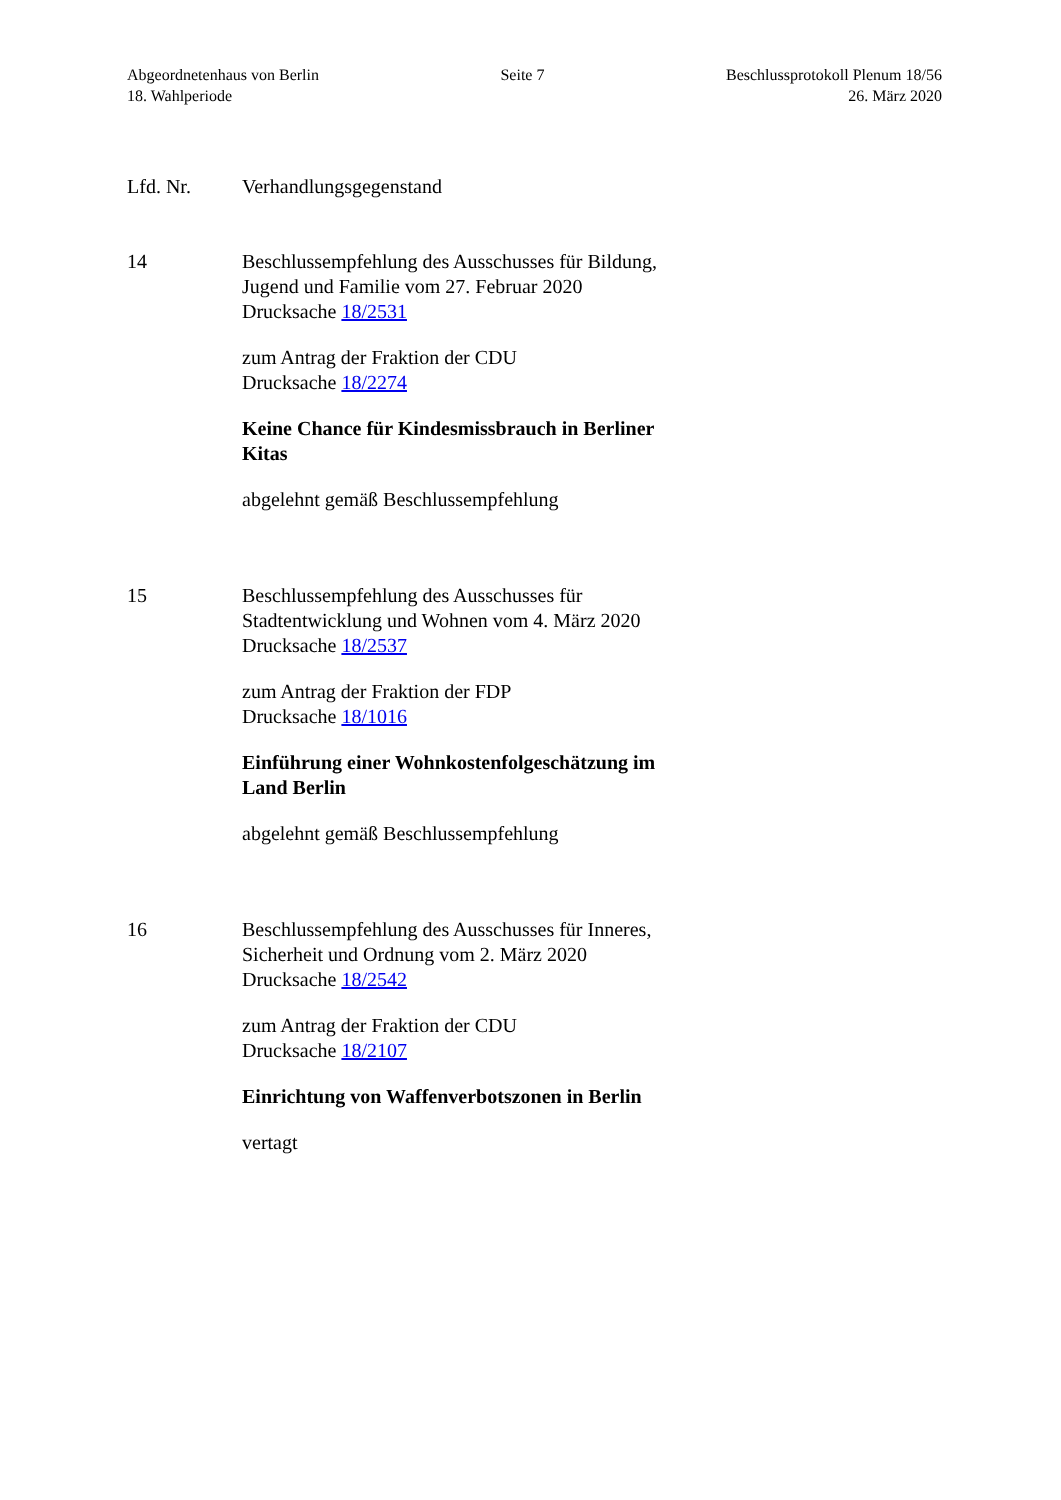Abgeordnetenhaus von Berlin
18. Wahlperiode
Seite 7 Beschlussprotokoll Plenum 18/56
26. März 2020
Lfd. Nr. Verhandlungsgegenstand
14 Beschlussempfehlung des Ausschusses für Bildung, Jugend und Familie vom 27. Februar 2020
Drucksache 18/2531
zum Antrag der Fraktion der CDU
Drucksache 18/2274
Keine Chance für Kindesmissbrauch in Berliner Kitas
abgelehnt gemäß Beschlussempfehlung
15 Beschlussempfehlung des Ausschusses für Stadtentwicklung und Wohnen vom 4. März 2020
Drucksache 18/2537
zum Antrag der Fraktion der FDP
Drucksache 18/1016
Einführung einer Wohnkostenfolgeschätzung im Land Berlin
abgelehnt gemäß Beschlussempfehlung
16 Beschlussempfehlung des Ausschusses für Inneres, Sicherheit und Ordnung vom 2. März 2020
Drucksache 18/2542
zum Antrag der Fraktion der CDU
Drucksache 18/2107
Einrichtung von Waffenverbotszonen in Berlin
vertagt